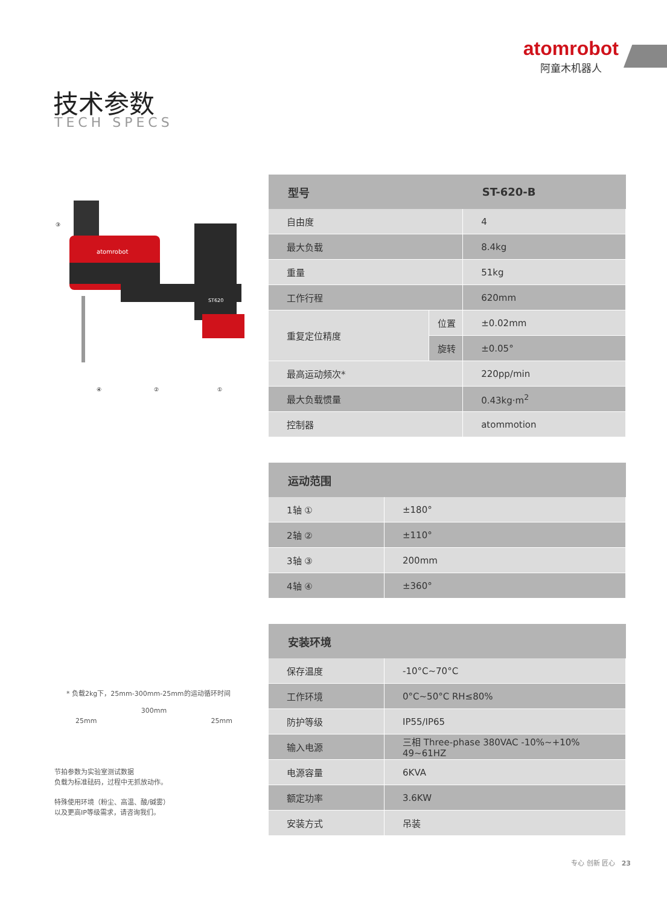atomrobot
阿童木机器人
技术参数
TECH SPECS
atomrobot
ST620
③
④
②
①
* 负载2kg下，25mm-300mm-25mm的运动循环时间
300mm
25mm 25mm
节拍参数为实验室测试数据
负载为标准砝码，过程中无抓放动作。
特殊使用环境（粉尘、高温、酸/碱雾）
以及更高IP等级需求，请咨询我们。
| 型号 | | ST-620-B |
| --- | --- | --- |
| 自由度 | | 4 |
| 最大负载 | | 8.4kg |
| 重量 | | 51kg |
| 工作行程 | | 620mm |
| 重复定位精度 | 位置 | ±0.02mm |
| | 旋转 | ±0.05° |
| 最高运动频次* | | 220pp/min |
| 最大负载惯量 | | 0.43kg·m<sup>2</sup> |
| 控制器 | | atommotion |
| 运动范围 | |
| --- | --- |
| 1轴 ① | ±180° |
| 2轴 ② | ±110° |
| 3轴 ③ | 200mm |
| 4轴 ④ | ±360° |
| 安装环境 | |
| --- | --- |
| 保存温度 | -10°C~70°C |
| 工作环境 | 0°C~50°C RH≤80% |
| 防护等级 | IP55/IP65 |
| 输入电源 | 三相 Three-phase 380VAC -10%~+10% 49~61HZ |
| 电源容量 | 6KVA |
| 额定功率 | 3.6KW |
| 安装方式 | 吊装 |
专心 创新 匠心 23